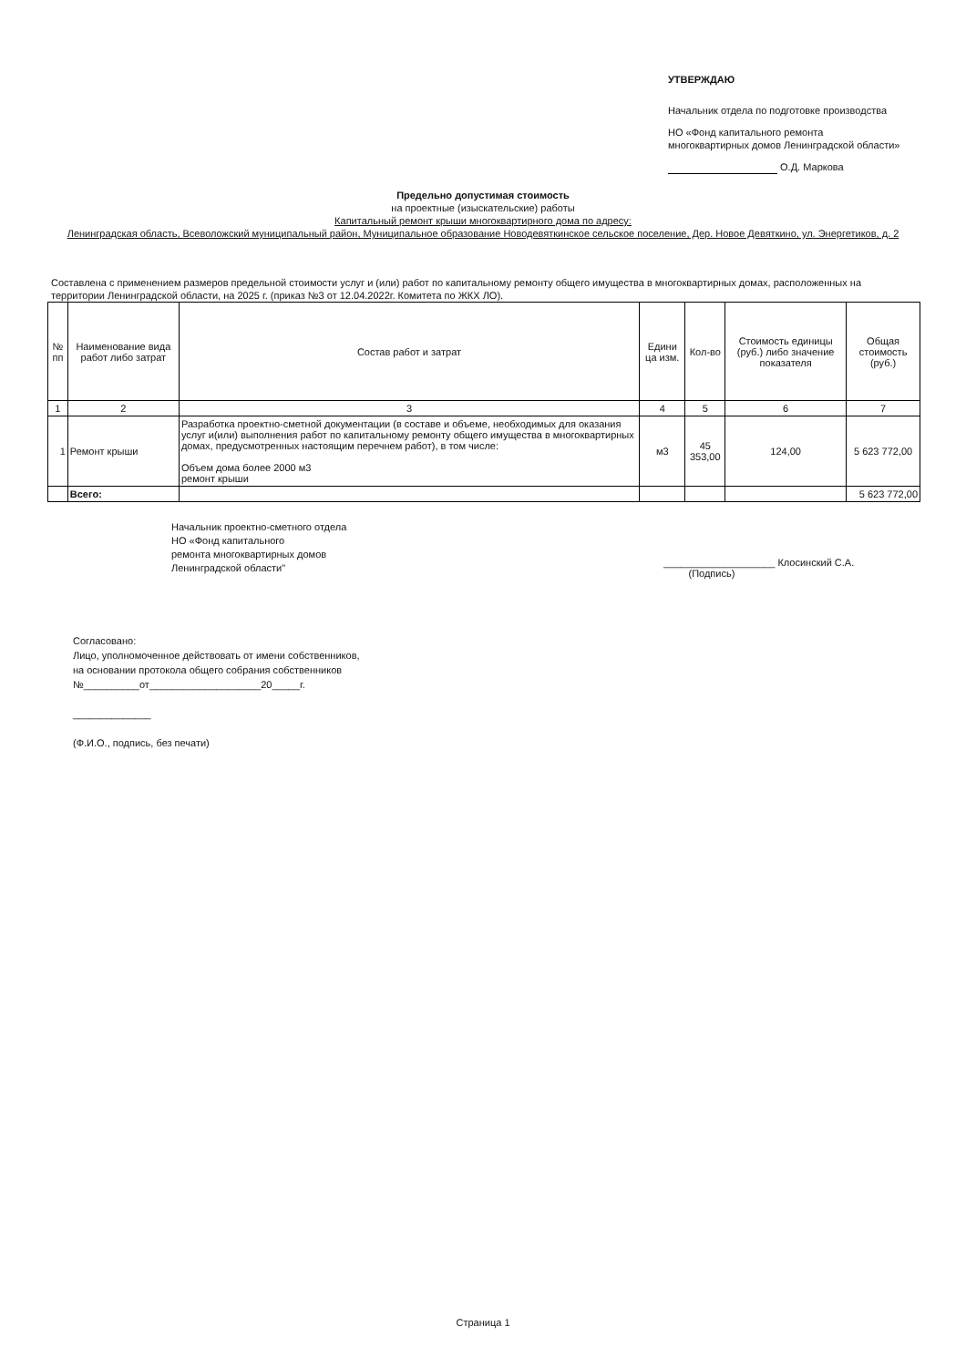УТВЕРЖДАЮ
Начальник отдела по подготовке производства
НО «Фонд капитального ремонта многоквартирных домов Ленинградской области»
О.Д. Маркова
Предельно допустимая стоимость
на проектные (изыскательские) работы
Капитальный ремонт крыши многоквартирного дома по адресу:
Ленинградская область, Всеволожский муниципальный район, Муниципальное образование Новодевяткинское сельское поселение, Дер. Новое Девяткино, ул. Энергетиков, д. 2
Составлена с применением размеров предельной стоимости услуг и (или) работ по капитальному ремонту общего имущества в многоквартирных домах, расположенных на территории Ленинградской области, на 2025 г. (приказ №3 от 12.04.2022г. Комитета по ЖКХ ЛО).
| № пп | Наименование вида работ либо затрат | Состав работ и затрат | Едини ца изм. | Кол-во | Стоимость единицы (руб.) либо значение показателя | Общая стоимость (руб.) |
| --- | --- | --- | --- | --- | --- | --- |
| 1 | 2 | 3 | 4 | 5 | 6 | 7 |
| 1 | Ремонт крыши | Разработка проектно-сметной документации (в составе и объеме, необходимых для оказания услуг и(или) выполнения работ по капитальному ремонту общего имущества в многоквартирных домах, предусмотренных настоящим перечнем работ), в том числе: Объем дома более 2000 м3 ремонт крыши | м3 | 45 353,00 | 124,00 | 5 623 772,00 |
| | Всего: | | | | | 5 623 772,00 |
Начальник проектно-сметного отдела
НО «Фонд капитального
ремонта многоквартирных домов
Ленинградской области"
____________________ Клосинский С.А.
(Подпись)
Согласовано:
Лицо, уполномоченное действовать от имени собственников,
на основании протокола общего собрания собственников
№__________от____________________20_____г.
______________
(Ф.И.О., подпись, без печати)
Страница 1